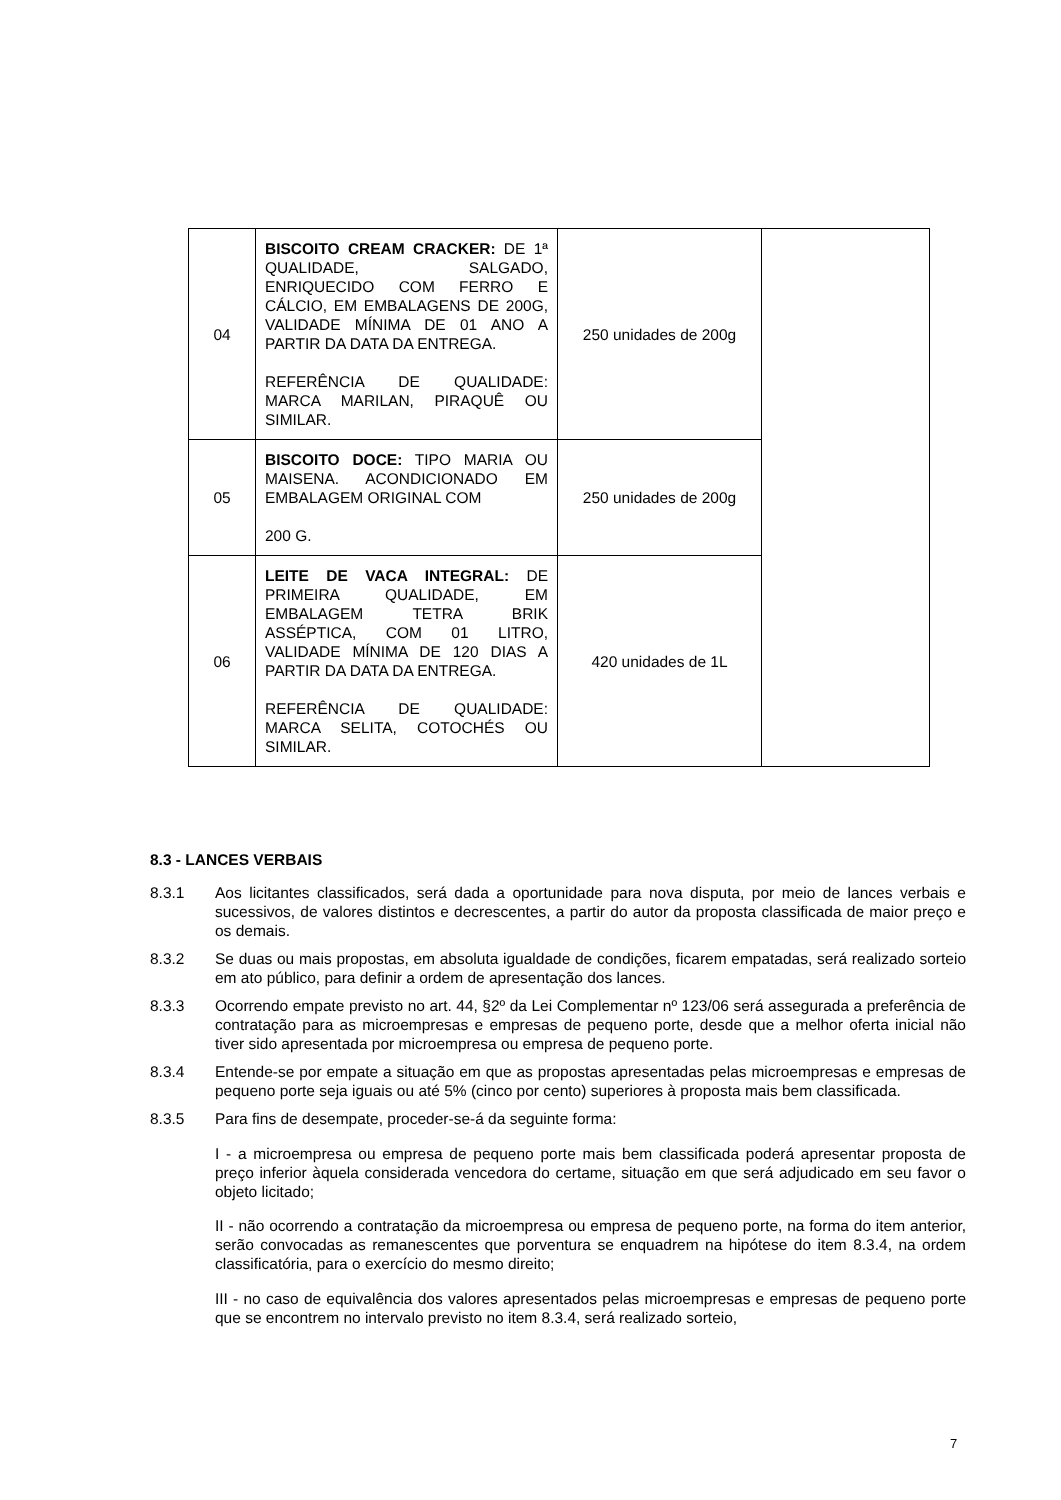| 04 | BISCOITO CREAM CRACKER: DE 1ª QUALIDADE, SALGADO, ENRIQUECIDO COM FERRO E CÁLCIO, EM EMBALAGENS DE 200G, VALIDADE MÍNIMA DE 01 ANO A PARTIR DA DATA DA ENTREGA. REFERÊNCIA DE QUALIDADE: MARCA MARILAN, PIRAQUÊ OU SIMILAR. | 250 unidades de 200g | |
| 05 | BISCOITO DOCE: TIPO MARIA OU MAISENA. ACONDICIONADO EM EMBALAGEM ORIGINAL COM 200 G. | 250 unidades de 200g | |
| 06 | LEITE DE VACA INTEGRAL: DE PRIMEIRA QUALIDADE, EM EMBALAGEM TETRA BRIK ASSÉPTICA, COM 01 LITRO, VALIDADE MÍNIMA DE 120 DIAS A PARTIR DA DATA DA ENTREGA. REFERÊNCIA DE QUALIDADE: MARCA SELITA, COTOCHÉS OU SIMILAR. | 420 unidades de 1L | |
8.3 - LANCES VERBAIS
8.3.1 Aos licitantes classificados, será dada a oportunidade para nova disputa, por meio de lances verbais e sucessivos, de valores distintos e decrescentes, a partir do autor da proposta classificada de maior preço e os demais.
8.3.2 Se duas ou mais propostas, em absoluta igualdade de condições, ficarem empatadas, será realizado sorteio em ato público, para definir a ordem de apresentação dos lances.
8.3.3 Ocorrendo empate previsto no art. 44, §2º da Lei Complementar nº 123/06 será assegurada a preferência de contratação para as microempresas e empresas de pequeno porte, desde que a melhor oferta inicial não tiver sido apresentada por microempresa ou empresa de pequeno porte.
8.3.4 Entende-se por empate a situação em que as propostas apresentadas pelas microempresas e empresas de pequeno porte seja iguais ou até 5% (cinco por cento) superiores à proposta mais bem classificada.
8.3.5 Para fins de desempate, proceder-se-á da seguinte forma:
I - a microempresa ou empresa de pequeno porte mais bem classificada poderá apresentar proposta de preço inferior àquela considerada vencedora do certame, situação em que será adjudicado em seu favor o objeto licitado;
II - não ocorrendo a contratação da microempresa ou empresa de pequeno porte, na forma do item anterior, serão convocadas as remanescentes que porventura se enquadrem na hipótese do item 8.3.4, na ordem classificatória, para o exercício do mesmo direito;
III - no caso de equivalência dos valores apresentados pelas microempresas e empresas de pequeno porte que se encontrem no intervalo previsto no item 8.3.4, será realizado sorteio,
7